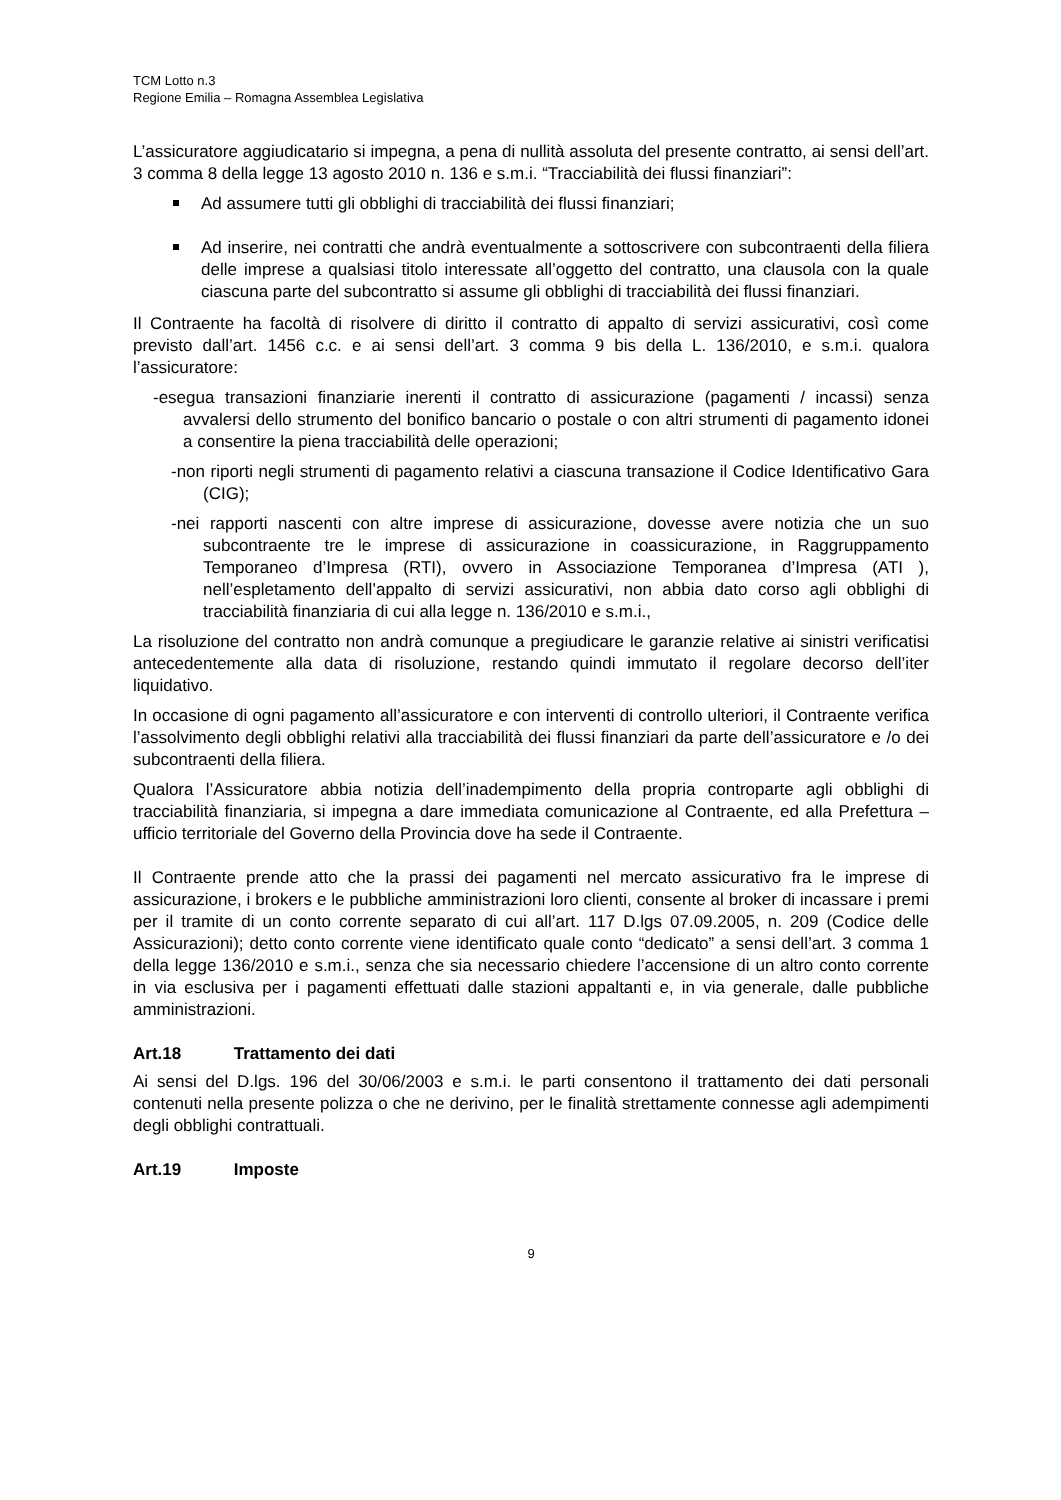TCM Lotto n.3
Regione Emilia – Romagna Assemblea Legislativa
L’assicuratore aggiudicatario si impegna, a pena di nullità assoluta del presente contratto, ai sensi dell’art. 3 comma 8 della legge 13 agosto 2010 n. 136 e s.m.i. “Tracciabilità dei flussi finanziari”:
Ad assumere tutti gli obblighi di tracciabilità dei flussi finanziari;
Ad inserire, nei contratti che andrà eventualmente a sottoscrivere con subcontraenti della filiera delle imprese a qualsiasi titolo interessate all’oggetto del contratto, una clausola con la quale ciascuna parte del subcontratto si assume gli obblighi di tracciabilità dei flussi finanziari.
Il Contraente ha facoltà di risolvere di diritto il contratto di appalto di servizi assicurativi, così come previsto dall’art. 1456 c.c. e ai sensi dell’art. 3 comma 9 bis della L. 136/2010, e s.m.i. qualora l’assicuratore:
-esegua transazioni finanziarie inerenti il contratto di assicurazione (pagamenti / incassi) senza avvalersi dello strumento del bonifico bancario o postale o con altri strumenti di pagamento idonei a consentire la piena tracciabilità delle operazioni;
-non riporti negli strumenti di pagamento relativi a ciascuna transazione il Codice Identificativo Gara (CIG);
-nei rapporti nascenti con altre imprese di assicurazione, dovesse avere notizia che un suo subcontraente tre le imprese di assicurazione in coassicurazione, in Raggruppamento Temporaneo d’Impresa (RTI), ovvero in Associazione Temporanea d’Impresa (ATI ), nell’espletamento dell’appalto di servizi assicurativi, non abbia dato corso agli obblighi di tracciabilità finanziaria di cui alla legge n. 136/2010 e s.m.i.,
La risoluzione del contratto non andrà comunque a pregiudicare le garanzie relative ai sinistri verificatisi antecedentemente alla data di risoluzione, restando quindi immutato il regolare decorso dell’iter liquidativo.
In occasione di ogni pagamento all’assicuratore e con interventi di controllo ulteriori, il Contraente verifica l’assolvimento degli obblighi relativi alla tracciabilità dei flussi finanziari da parte dell’assicuratore e /o dei subcontraenti della filiera.
Qualora l’Assicuratore abbia notizia dell’inadempimento della propria controparte agli obblighi di tracciabilità finanziaria, si impegna a dare immediata comunicazione al Contraente, ed alla Prefettura – ufficio territoriale del Governo della Provincia dove ha sede il Contraente.
Il Contraente prende atto che la prassi dei pagamenti nel mercato assicurativo fra le imprese di assicurazione, i brokers e le pubbliche amministrazioni loro clienti, consente al broker di incassare i premi per il tramite di un conto corrente separato di cui all’art. 117 D.lgs 07.09.2005, n. 209 (Codice delle Assicurazioni); detto conto corrente viene identificato quale conto “dedicato” a sensi dell’art. 3 comma 1 della legge 136/2010 e s.m.i., senza che sia necessario chiedere l’accensione di un altro conto corrente in via esclusiva per i pagamenti effettuati dalle stazioni appaltanti e, in via generale, dalle pubbliche amministrazioni.
Art.18 Trattamento dei dati
Ai sensi del D.lgs. 196 del 30/06/2003 e s.m.i. le parti consentono il trattamento dei dati personali contenuti nella presente polizza o che ne derivino, per le finalità strettamente connesse agli adempimenti degli obblighi contrattuali.
Art.19 Imposte
9